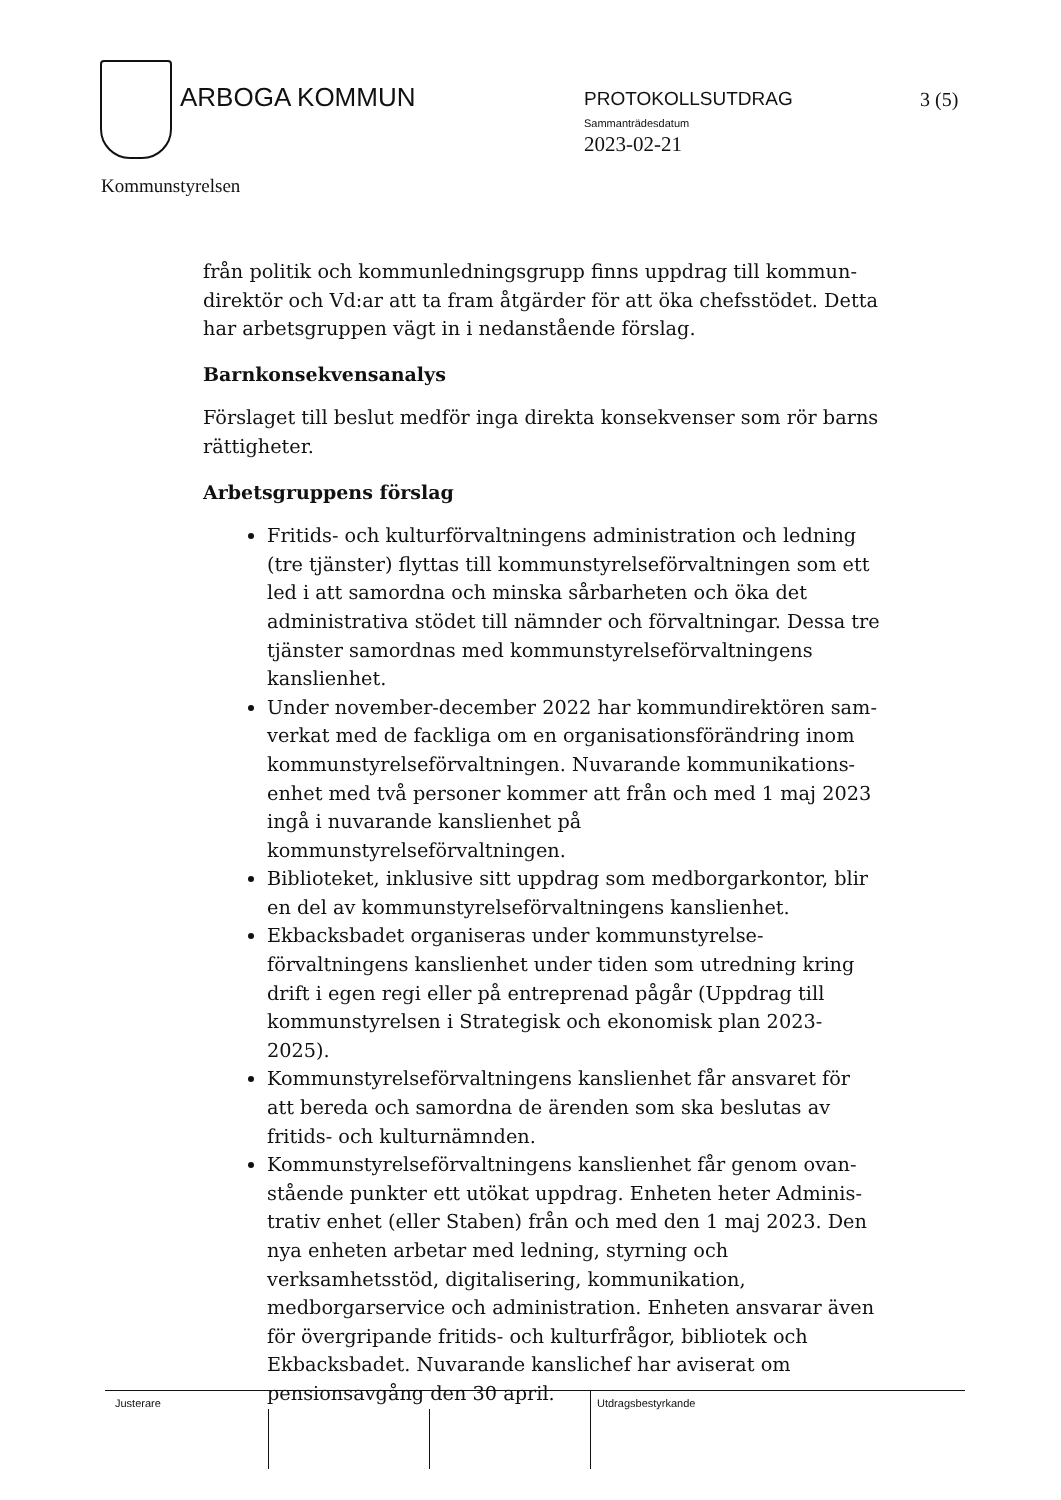ARBOGA KOMMUN PROTOKOLLSUTDRAG 3 (5)
Sammanträdesdatum
2023-02-21
Kommunstyrelsen
från politik och kommunledningsgrupp finns uppdrag till kommun-direktör och Vd:ar att ta fram åtgärder för att öka chefsstödet. Detta har arbetsgruppen vägt in i nedanstående förslag.
Barnkonsekvensanalys
Förslaget till beslut medför inga direkta konsekvenser som rör barns rättigheter.
Arbetsgruppens förslag
Fritids- och kulturförvaltningens administration och ledning (tre tjänster) flyttas till kommunstyrelseförvaltningen som ett led i att samordna och minska sårbarheten och öka det administrativa stödet till nämnder och förvaltningar. Dessa tre tjänster samordnas med kommunstyrelseförvaltningens kanslienhet.
Under november-december 2022 har kommundirektören sam-verkat med de fackliga om en organisationsförändring inom kommunstyrelseförvaltningen. Nuvarande kommunikations-enhet med två personer kommer att från och med 1 maj 2023 ingå i nuvarande kanslienhet på kommunstyrelseförvaltningen.
Biblioteket, inklusive sitt uppdrag som medborgarkontor, blir en del av kommunstyrelseförvaltningens kanslienhet.
Ekbacksbadet organiseras under kommunstyrelse-förvaltningens kanslienhet under tiden som utredning kring drift i egen regi eller på entreprenad pågår (Uppdrag till kommunstyrelsen i Strategisk och ekonomisk plan 2023-2025).
Kommunstyrelseförvaltningens kanslienhet får ansvaret för att bereda och samordna de ärenden som ska beslutas av fritids- och kulturnämnden.
Kommunstyrelseförvaltningens kanslienhet får genom ovan-stående punkter ett utökat uppdrag. Enheten heter Adminis-trativ enhet (eller Staben) från och med den 1 maj 2023. Den nya enheten arbetar med ledning, styrning och verksamhetsstöd, digitalisering, kommunikation, medborgarservice och administration. Enheten ansvarar även för övergripande fritids- och kulturfrågor, bibliotek och Ekbacksbadet. Nuvarande kanslichef har aviserat om pensionsavgång den 30 april.
Justerare Utdragsbestyrkande